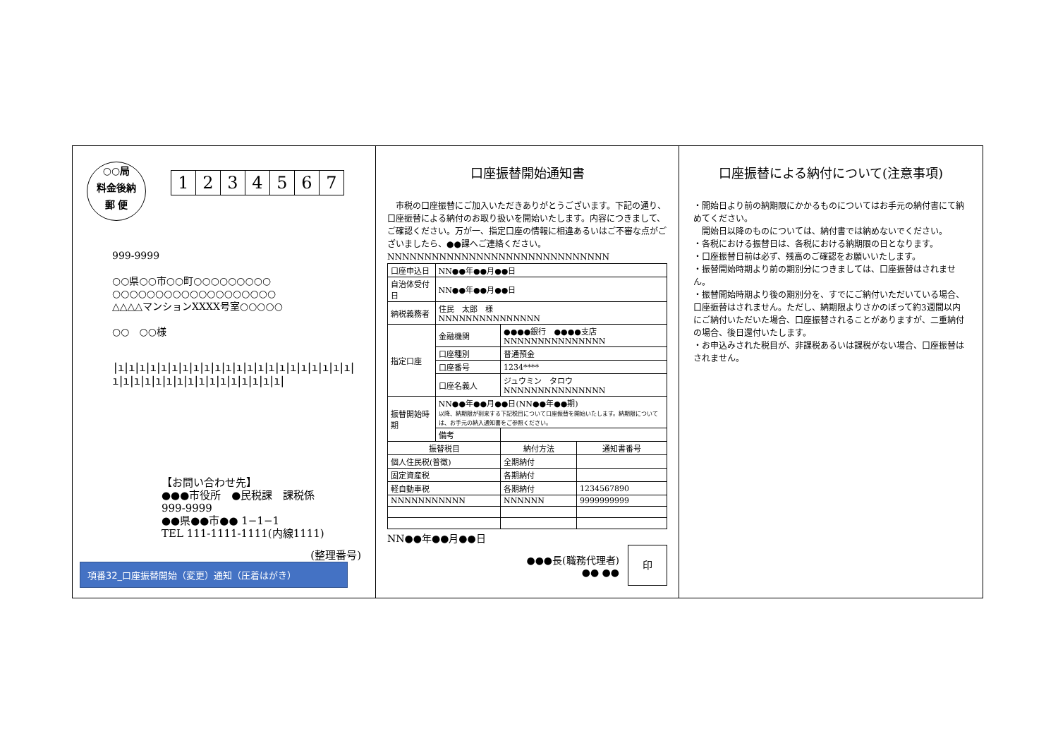○○局
料金後納
郵 便
1234567
999-9999
○○県○○市○○町○○○○○○○○○
○○○○○○○○○○○○○○○○○○○
△△△△マンションXXXX号室○○○○○
○○　○○様
|ı|ı|ı|ı|ı|ı|ı|ı|ı|ı|ı|ı|ı|ı|ı|ı|ı|ı|ı|ı|ı|ı|ı|ı|ı|ı|ı|ı|ı|ı|ı|ı|ı|ı|ı|ı|ı|ı|
【お問い合わせ先】
●●●市役所　●民税課　課税係
999-9999
●●県●●市●● 1−1−1
TEL 111-1111-1111(内線1111)
(整理番号)
項番32_口座振替開始（変更）通知（圧着はがき）
口座振替開始通知書
　市税の口座振替にご加入いただきありがとうございます。下記の通り、口座振替による納付のお取り扱いを開始いたします。内容につきまして、ご確認ください。万が一、指定口座の情報に相違あるいはご不審な点がございましたら、●●課へご連絡ください。
NNNNNNNNNNNNNNNNNNNNNNNNNNNNNN
| 口座申込日 | NN●●年●●月●●日 | | |
| 自治体受付日 | NN●●年●●月●●日 | | |
| 納税義務者 | 住民 太郎 様 NNNNNNNNNNNNNNN | | |
| 指定口座 | 金融機関 | ●●●●銀行 ●●●●支店 NNNNNNNNNNNNNNN | |
| | 口座種別 | 普通預金 | |
| | 口座番号 | 1234**** | |
| | 口座名義人 | ジュウミン タロウ NNNNNNNNNNNNNNN | |
| 振替開始時期 | NN●●年●●月●●日(NN●●年●●期) 以降、納期限が到来する下記税目について口座振替を開始いたします。納期限については、お手元の納入通知書をご参照ください。 | | |
| | 備考 | | |
| 振替税目 | | 納付方法 | 通知書番号 |
| 個人住民税(普徴) | | 全期納付 | |
| 固定資産税 | | 各期納付 | |
| 軽自動車税 | | 各期納付 | 1234567890 |
| NNNNNNNNNNN | | NNNNNN | 9999999999 |
NN●●年●●月●●日
●●●長(職務代理者)
●● ●●
印
口座振替による納付について(注意事項)
・開始日より前の納期限にかかるものについてはお手元の納付書にて納めてください。
　開始日以降のものについては、納付書では納めないでください。
・各税における振替日は、各税における納期限の日となります。
・口座振替日前は必ず、残高のご確認をお願いいたします。
・振替開始時期より前の期別分につきましては、口座振替はされません。
・振替開始時期より後の期別分を、すでにご納付いただいている場合、口座振替はされません。ただし、納期限よりさかのぼって約3週間以内にご納付いただいた場合、口座振替されることがありますが、二重納付の場合、後日還付いたします。
・お申込みされた税目が、非課税あるいは課税がない場合、口座振替はされません。